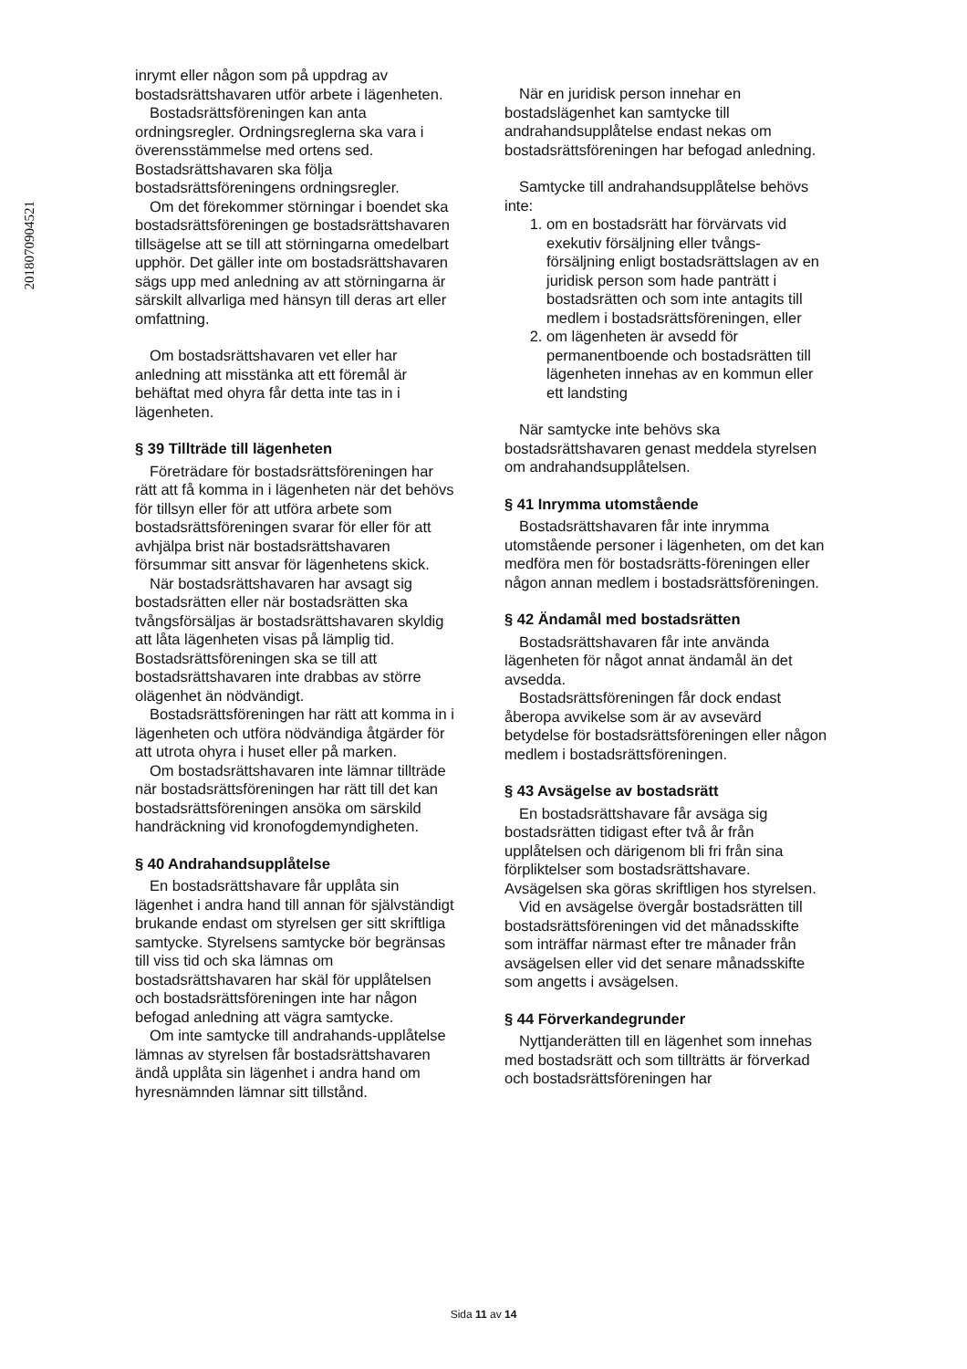2018070904521
inrymt eller någon som på uppdrag av bostadsrättshavaren utför arbete i lägenheten.
Bostadsrättsföreningen kan anta ordningsregler. Ordningsreglerna ska vara i överensstämmelse med ortens sed. Bostadsrättshavaren ska följa bostadsrättsföreningens ordningsregler.
Om det förekommer störningar i boendet ska bostadsrättsföreningen ge bostadsrättshavaren tillsägelse att se till att störningarna omedelbart upphör. Det gäller inte om bostadsrättshavaren sägs upp med anledning av att störningarna är särskilt allvarliga med hänsyn till deras art eller omfattning.
Om bostadsrättshavaren vet eller har anledning att misstänka att ett föremål är behäftat med ohyra får detta inte tas in i lägenheten.
§ 39 Tillträde till lägenheten
Företrädare för bostadsrättsföreningen har rätt att få komma in i lägenheten när det behövs för tillsyn eller för att utföra arbete som bostadsrättsföreningen svarar för eller för att avhjälpa brist när bostadsrättshavaren försummar sitt ansvar för lägenhetens skick.
När bostadsrättshavaren har avsagt sig bostadsrätten eller när bostadsrätten ska tvångsförsäljas är bostadsrättshavaren skyldig att låta lägenheten visas på lämplig tid. Bostadsrättsföreningen ska se till att bostadsrättshavaren inte drabbas av större olägenhet än nödvändigt.
Bostadsrättsföreningen har rätt att komma in i lägenheten och utföra nödvändiga åtgärder för att utrota ohyra i huset eller på marken.
Om bostadsrättshavaren inte lämnar tillträde när bostadsrättsföreningen har rätt till det kan bostadsrättsföreningen ansöka om särskild handräckning vid kronofogdemyndigheten.
§ 40 Andrahandsupplåtelse
En bostadsrättshavare får upplåta sin lägenhet i andra hand till annan för självständigt brukande endast om styrelsen ger sitt skriftliga samtycke. Styrelsens samtycke bör begränsas till viss tid och ska lämnas om bostadsrättshavaren har skäl för upplåtelsen och bostadsrättsföreningen inte har någon befogad anledning att vägra samtycke.
Om inte samtycke till andrahands-upplåtelse lämnas av styrelsen får bostadsrättshavaren ändå upplåta sin lägenhet i andra hand om hyresnämnden lämnar sitt tillstånd.
När en juridisk person innehar en bostadslägenhet kan samtycke till andrahandsupplåtelse endast nekas om bostadsrättsföreningen har befogad anledning.
Samtycke till andrahandsupplåtelse behövs inte:
1. om en bostadsrätt har förvärvats vid exekutiv försäljning eller tvångs-försäljning enligt bostadsrättslagen av en juridisk person som hade panträtt i bostadsrätten och som inte antagits till medlem i bostadsrättsföreningen, eller
2. om lägenheten är avsedd för permanentboende och bostadsrätten till lägenheten innehas av en kommun eller ett landsting
När samtycke inte behövs ska bostadsrättshavaren genast meddela styrelsen om andrahandsupplåtelsen.
§ 41 Inrymma utomstående
Bostadsrättshavaren får inte inrymma utomstående personer i lägenheten, om det kan medföra men för bostadsrätts-föreningen eller någon annan medlem i bostadsrättsföreningen.
§ 42 Ändamål med bostadsrätten
Bostadsrättshavaren får inte använda lägenheten för något annat ändamål än det avsedda.
Bostadsrättsföreningen får dock endast åberopa avvikelse som är av avsevärd betydelse för bostadsrättsföreningen eller någon medlem i bostadsrättsföreningen.
§ 43 Avsägelse av bostadsrätt
En bostadsrättshavare får avsäga sig bostadsrätten tidigast efter två år från upplåtelsen och därigenom bli fri från sina förpliktelser som bostadsrättshavare. Avsägelsen ska göras skriftligen hos styrelsen.
Vid en avsägelse övergår bostadsrätten till bostadsrättsföreningen vid det månadsskifte som inträffar närmast efter tre månader från avsägelsen eller vid det senare månadsskifte som angetts i avsägelsen.
§ 44 Förverkandegrunder
Nyttjanderätten till en lägenhet som innehas med bostadsrätt och som tillträtts är förverkad och bostadsrättsföreningen har
Sida 11 av 14